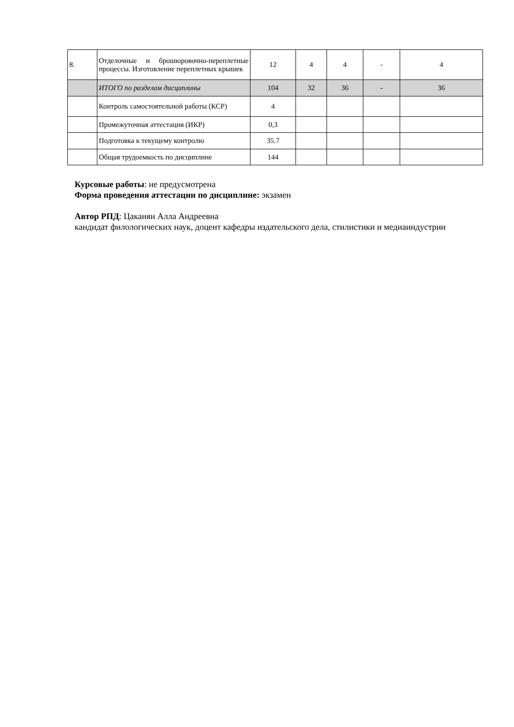| 8. | Отделочные и брошюровочно-переплетные процессы. Изготовление переплетных крышек | 12 | 4 | 4 | - | 4 |
| | ИТОГО по разделам дисциплины | 104 | 32 | 36 | - | 36 |
| | Контроль самостоятельной работы (КСР) | 4 | | | | |
| | Промежуточная аттестация (ИКР) | 0,3 | | | | |
| | Подготовка к текущему контролю | 35.7 | | | | |
| | Общая трудоемкость по дисциплине | 144 | | | | |
Курсовые работы: не предусмотрена
Форма проведения аттестации по дисциплине: экзамен
Автор РПД: Цаканян Алла Андреевна
кандидат филологических наук, доцент кафедры издательского дела, стилистики и медиаиндустрии